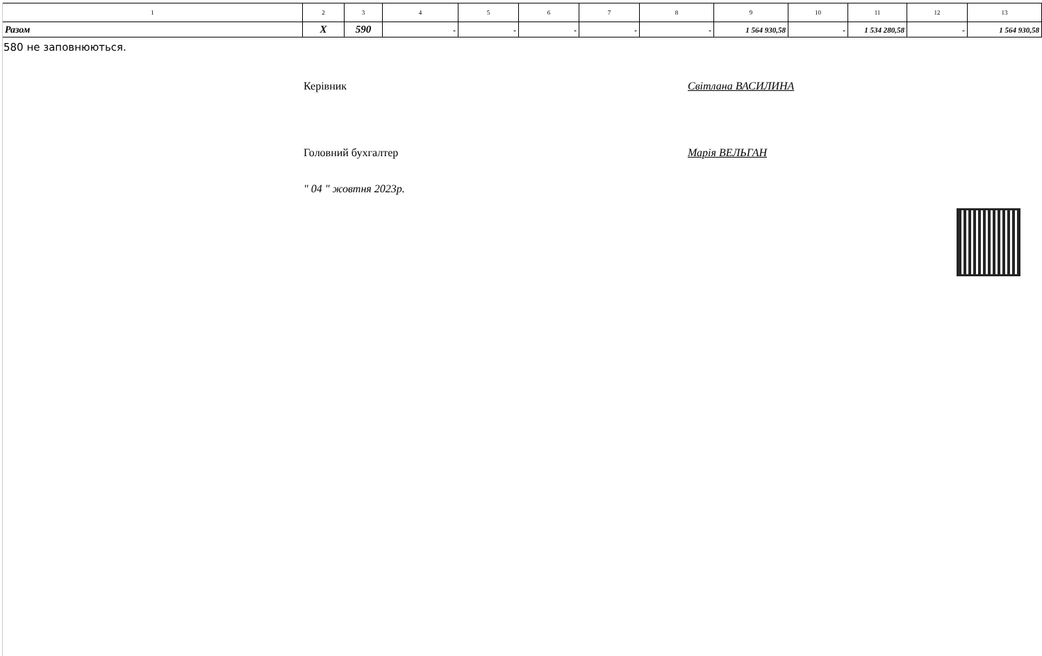| 1 | 2 | 3 | 4 | 5 | 6 | 7 | 8 | 9 | 10 | 11 | 12 | 13 |
| --- | --- | --- | --- | --- | --- | --- | --- | --- | --- | --- | --- | --- |
| Разом | X | 590 | - | - | - | - | - | 1 564 930,58 | - | 1 534 280,58 | - | 1 564 930,58 |
580 не заповнюються.
Керівник Світлана ВАСИЛИНА
Головний бухгалтер Марія ВЕЛЬГАН
" 04 " жовтня 2023р.